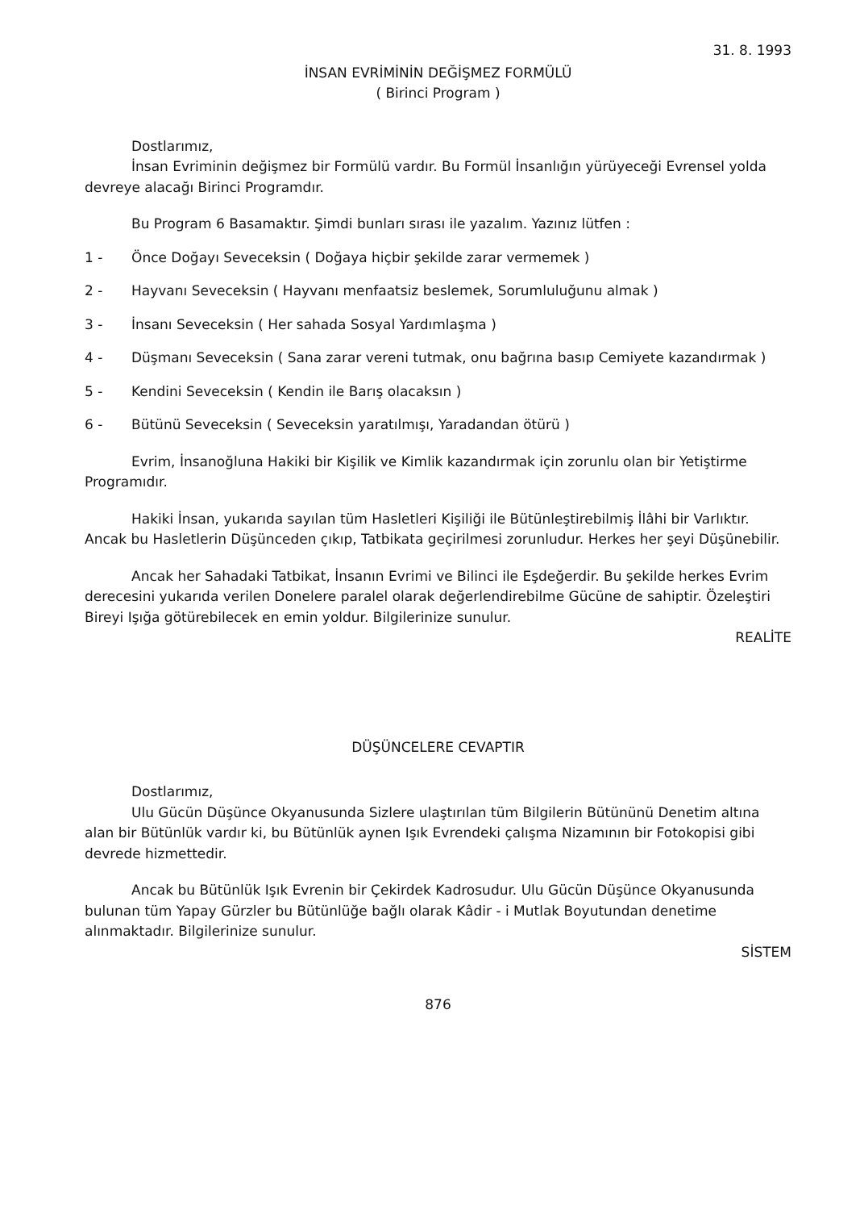31. 8. 1993
İNSAN EVRİMİNİN DEĞİŞMEZ FORMÜLÜ
( Birinci Program )
Dostlarımız,
İnsan Evriminin değişmez bir Formülü vardır. Bu Formül İnsanlığın yürüyeceği Evrensel yolda devreye alacağı Birinci Programdır.
Bu Program 6 Basamaktır. Şimdi bunları sırası ile yazalım. Yazınız lütfen :
1 - Önce Doğayı Seveceksin ( Doğaya hiçbir şekilde zarar vermemek )
2 - Hayvanı Seveceksin ( Hayvanı menfaatsiz beslemek, Sorumluluğunu almak )
3 - İnsanı Seveceksin ( Her sahada Sosyal Yardımlaşma )
4 - Düşmanı Seveceksin ( Sana zarar vereni tutmak, onu bağrına basıp Cemiyete kazandırmak )
5 - Kendini Seveceksin ( Kendin ile Barış olacaksın )
6 - Bütünü Seveceksin ( Seveceksin yaratılmışı, Yaradandan ötürü )
Evrim, İnsanoğluna Hakiki bir Kişilik ve Kimlik kazandırmak için zorunlu olan bir Yetiştirme Programıdır.
Hakiki İnsan, yukarıda sayılan tüm Hasletleri Kişiliği ile Bütünleştirebilmiş İlâhi bir Varlıktır. Ancak bu Hasletlerin Düşünceden çıkıp, Tatbikata geçirilmesi zorunludur. Herkes her şeyi Düşünebilir.
Ancak her Sahadaki Tatbikat, İnsanın Evrimi ve Bilinci ile Eşdeğerdir. Bu şekilde herkes Evrim derecesini yukarıda verilen Donelere paralel olarak değerlendirebilme Gücüne de sahiptir. Özeleştiri Bireyi Işığa götürebilecek en emin yoldur. Bilgilerinize sunulur.
REALİTE
DÜŞÜNCELERE CEVAPTIR
Dostlarımız,
Ulu Gücün Düşünce Okyanusunda Sizlere ulaştırılan tüm Bilgilerin Bütününü Denetim altına alan bir Bütünlük vardır ki, bu Bütünlük aynen Işık Evrendeki çalışma Nizamının bir Fotokopisi gibi devrede hizmettedir.
Ancak bu Bütünlük Işık Evrenin bir Çekirdek Kadrosudur. Ulu Gücün Düşünce Okyanusunda bulunan tüm Yapay Gürzler bu Bütünlüğe bağlı olarak Kâdir - i Mutlak Boyutundan denetime alınmaktadır. Bilgilerinize sunulur.
SİSTEM
876